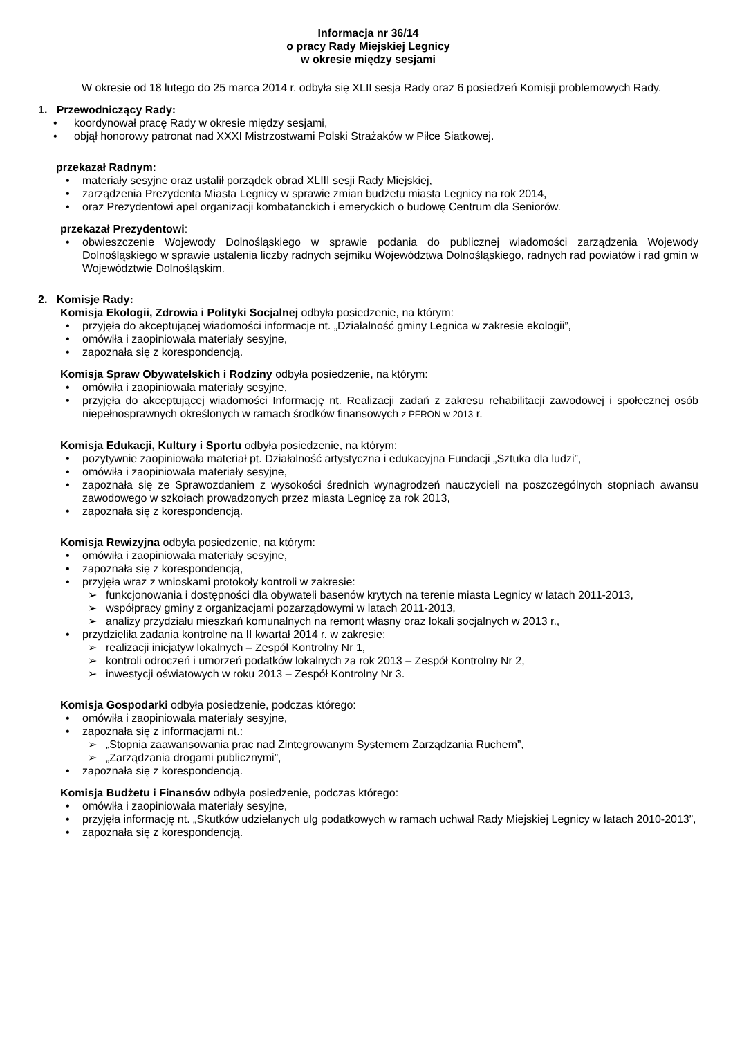Informacja nr 36/14
o pracy Rady Miejskiej Legnicy
w okresie między sesjami
W okresie od 18 lutego do 25 marca 2014 r. odbyła się XLII sesja Rady oraz 6 posiedzeń Komisji problemowych Rady.
1. Przewodniczący Rady:
• koordynował pracę Rady w okresie między sesjami,
• objął honorowy patronat nad XXXI Mistrzostwami Polski Strażaków w Piłce Siatkowej.
przekazał Radnym:
• materiały sesyjne oraz ustalił porządek obrad XLIII sesji Rady Miejskiej,
• zarządzenia Prezydenta Miasta Legnicy w sprawie zmian budżetu miasta Legnicy na rok 2014,
• oraz Prezydentowi apel organizacji kombatanckich i emeryckich o budowę Centrum dla Seniorów.
przekazał Prezydentowi:
• obwieszczenie Wojewody Dolnośląskiego w sprawie podania do publicznej wiadomości zarządzenia Wojewody Dolnośląskiego w sprawie ustalenia liczby radnych sejmiku Województwa Dolnośląskiego, radnych rad powiatów i rad gmin w Województwie Dolnośląskim.
2. Komisje Rady:
Komisja Ekologii, Zdrowia i Polityki Socjalnej odbyła posiedzenie, na którym:
• przyjęła do akceptującej wiadomości informacje nt. „Działalność gminy Legnica w zakresie ekologii”,
• omówiła i zaopiniowała materiały sesyjne,
• zapoznała się z korespondencją.
Komisja Spraw Obywatelskich i Rodziny odbyła posiedzenie, na którym:
• omówiła i zaopiniowała materiały sesyjne,
• przyjęła do akceptującej wiadomości Informację nt. Realizacji zadań z zakresu rehabilitacji zawodowej i społecznej osób niepełnosprawnych określonych w ramach środków finansowych z PFRON w 2013 r.
Komisja Edukacji, Kultury i Sportu odbyła posiedzenie, na którym:
• pozytywnie zaopiniowała materiał pt. Działalność artystyczna i edukacyjna Fundacji „Sztuka dla ludzi”,
• omówiła i zaopiniowała materiały sesyjne,
• zapoznała się ze Sprawozdaniem z wysokości średnich wynagrodzeń nauczycieli na poszczególnych stopniach awansu zawodowego w szkołach prowadzonych przez miasta Legnicę za rok 2013,
• zapoznała się z korespondencją.
Komisja Rewizyjna odbyła posiedzenie, na którym:
• omówiła i zaopiniowała materiały sesyjne,
• zapoznała się z korespondencją,
• przyjęła wraz z wnioskami protokoły kontroli w zakresie:
➢ funkcjonowania i dostępności dla obywateli basenów krytych na terenie miasta Legnicy w latach 2011-2013,
➢ współpracy gminy z organizacjami pozarządowymi w latach 2011-2013,
➢ analizy przydziału mieszkań komunalnych na remont własny oraz lokali socjalnych w 2013 r.,
• przydzieliła zadania kontrolne na II kwartał 2014 r. w zakresie:
➢ realizacji inicjatyw lokalnych – Zespół Kontrolny Nr 1,
➢ kontroli odroczeń i umorzeń podatków lokalnych za rok 2013 – Zespół Kontrolny Nr 2,
➢ inwestycji oświatowych w roku 2013 – Zespół Kontrolny Nr 3.
Komisja Gospodarki odbyła posiedzenie, podczas którego:
• omówiła i zaopiniowała materiały sesyjne,
• zapoznała się z informacjami nt.:
➢ „Stopnia zaawansowania prac nad Zintegrowanym Systemem Zarządzania Ruchem”,
➢ „Zarządzania drogami publicznymi”,
• zapoznała się z korespondencją.
Komisja Budżetu i Finansów odbyła posiedzenie, podczas którego:
• omówiła i zaopiniowała materiały sesyjne,
• przyjęła informację nt. „Skutków udzielanych ulg podatkowych w ramach uchwał Rady Miejskiej Legnicy w latach 2010-2013”,
• zapoznała się z korespondencją.